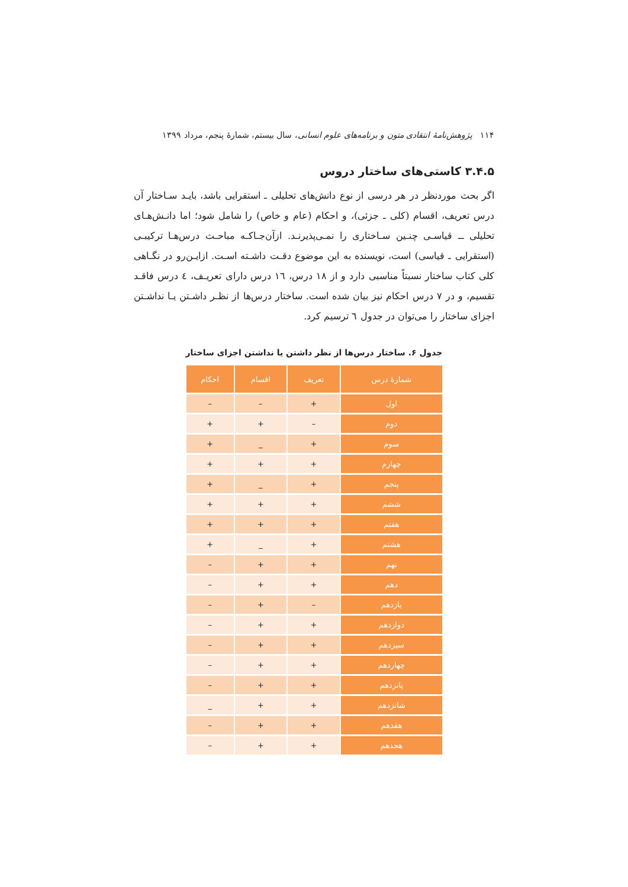۱۱۴ پژوهش‌نامهٔ انتقادی متون و برنامه‌های علوم انسانی، سال بیستم، شمارهٔ پنجم، مرداد ۱۳۹۹
۳.۴.۵ کاستی‌های ساختار دروس
اگر بحث موردنظر در هر درسی از نوع دانش‌های تحلیلی ـ استقرایی باشد، بایـد سـاختار آن درس تعریف، اقسام (کلی ـ جزئی)، و احکام (عام و خاص) را شامل شود؛ اما دانـش‌هـای تحلیلی ــ قیاسـی چنـین سـاختاری را نمـی‌پذیرنـد. ازآن‌جـاکـه مباحـث درس‌هـا ترکیبـی (استقرایی ـ قیاسی) است، نویسنده به این موضوع دقـت داشـته اسـت. ازایـن‌رو در نگـاهی کلی کتاب ساختار نسبتاً مناسبی دارد و از ۱۸ درس، ١٦ درس دارای تعریـف، ٤ درس فاقـد تقسیم، و در ۷ درس احکام نیز بیان شده است. ساختار درس‌ها از نظـر داشـتن یـا نداشـتن اجزای ساختار را می‌توان در جدول ٦ ترسیم کرد.
جدول ۶. ساختار درس‌ها از نظر داشتن یا نداشتن اجزای ساختار
| شمارهٔ درس | تعریف | اقسام | احکام |
| --- | --- | --- | --- |
| اول | + | – | – |
| دوم | – | + | + |
| سوم | + | _ | + |
| چهارم | + | + | + |
| پنجم | + | _ | + |
| ششم | + | + | + |
| هفتم | + | + | + |
| هشتم | + | _ | + |
| نهم | + | + | – |
| دهم | + | + | – |
| یازدهم | – | + | – |
| دوازدهم | + | + | – |
| سیزدهم | + | + | – |
| چهاردهم | + | + | – |
| پانزدهم | + | + | – |
| شانزدهم | + | + | _ |
| هفدهم | + | + | – |
| هجدهم | + | + | – |